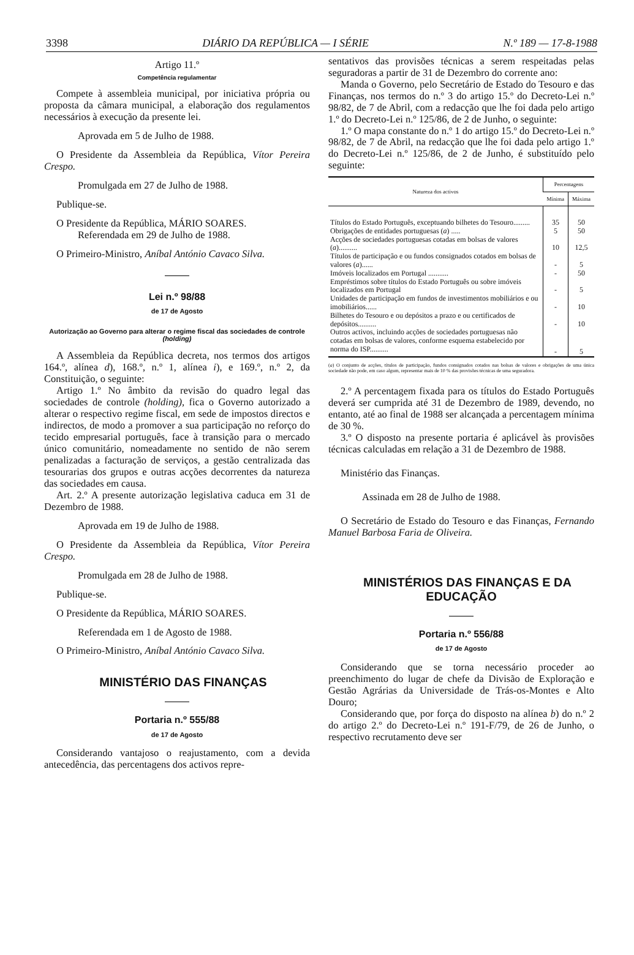3398 DIÁRIO DA REPÚBLICA — I SÉRIE N.º 189 — 17-8-1988
Artigo 11.º
Competência regulamentar
Compete à assembleia municipal, por iniciativa própria ou proposta da câmara municipal, a elaboração dos regulamentos necessários à execução da presente lei.
Aprovada em 5 de Julho de 1988.
O Presidente da Assembleia da República, Vítor Pereira Crespo.
Promulgada em 27 de Julho de 1988.
Publique-se.
O Presidente da República, MÁRIO SOARES.
Referendada em 29 de Julho de 1988.
O Primeiro-Ministro, Aníbal António Cavaco Silva.
Lei n.º 98/88
de 17 de Agosto
Autorização ao Governo para alterar o regime fiscal das sociedades de controle (holding)
A Assembleia da República decreta, nos termos dos artigos 164.º, alínea d), 168.º, n.º 1, alínea i), e 169.º, n.º 2, da Constituição, o seguinte:
Artigo 1.º No âmbito da revisão do quadro legal das sociedades de controle (holding), fica o Governo autorizado a alterar o respectivo regime fiscal, em sede de impostos directos e indirectos, de modo a promover a sua participação no reforço do tecido empresarial português, face à transição para o mercado único comunitário, nomeadamente no sentido de não serem penalizadas a facturação de serviços, a gestão centralizada das tesourarias dos grupos e outras acções decorrentes da natureza das sociedades em causa.
Art. 2.º A presente autorização legislativa caduca em 31 de Dezembro de 1988.
Aprovada em 19 de Julho de 1988.
O Presidente da Assembleia da República, Vítor Pereira Crespo.
Promulgada em 28 de Julho de 1988.
Publique-se.
O Presidente da República, MÁRIO SOARES.
Referendada em 1 de Agosto de 1988.
O Primeiro-Ministro, Aníbal António Cavaco Silva.
MINISTÉRIO DAS FINANÇAS
Portaria n.º 555/88
de 17 de Agosto
Considerando vantajoso o reajustamento, com a devida antecedência, das percentagens dos activos repre-
sentativos das provisões técnicas a serem respeitadas pelas seguradoras a partir de 31 de Dezembro do corrente ano:
Manda o Governo, pelo Secretário de Estado do Tesouro e das Finanças, nos termos do n.º 3 do artigo 15.º do Decreto-Lei n.º 98/82, de 7 de Abril, com a redacção que lhe foi dada pelo artigo 1.º do Decreto-Lei n.º 125/86, de 2 de Junho, o seguinte:
1.º O mapa constante do n.º 1 do artigo 15.º do Decreto-Lei n.º 98/82, de 7 de Abril, na redacção que lhe foi dada pelo artigo 1.º do Decreto-Lei n.º 125/86, de 2 de Junho, é substituído pelo seguinte:
| Natureza dos activos | Percentagens | |
| --- | --- | --- |
| | Mínima | Máxima |
| Títulos do Estado Português, exceptuando bilhetes do Tesouro......... | 35 | 50 |
| Obrigações de entidades portuguesas ( a ) ..... | 5 | 50 |
| Acções de sociedades portuguesas cotadas em bolsas de valores ( a ).......... | 10 | 12,5 |
| Títulos de participação e ou fundos consignados cotados em bolsas de valores ( a )...... | - | 5 |
| Imóveis localizados em Portugal ........... | - | 50 |
| Empréstimos sobre títulos do Estado Português ou sobre imóveis localizados em Portugal | - | 5 |
| Unidades de participação em fundos de investimentos mobiliários e ou imobiliários...... | - | 10 |
| Bilhetes do Tesouro e ou depósitos a prazo e ou certificados de depósitos.......... | - | 10 |
| Outros activos, incluindo acções de sociedades portuguesas não cotadas em bolsas de valores, conforme esquema estabelecido por norma do ISP.......... | - | 5 |
(a) O conjunto de acções, títulos de participação, fundos consignados cotados nas bolsas de valores e obrigações de uma única sociedade não pode, em caso algum, representar mais de 10 % das provisões técnicas de uma seguradora.
2.º A percentagem fixada para os títulos do Estado Português deverá ser cumprida até 31 de Dezembro de 1989, devendo, no entanto, até ao final de 1988 ser alcançada a percentagem mínima de 30 %.
3.º O disposto na presente portaria é aplicável às provisões técnicas calculadas em relação a 31 de Dezembro de 1988.
Ministério das Finanças.
Assinada em 28 de Julho de 1988.
O Secretário de Estado do Tesouro e das Finanças, Fernando Manuel Barbosa Faria de Oliveira.
MINISTÉRIOS DAS FINANÇAS E DA EDUCAÇÃO
Portaria n.º 556/88
de 17 de Agosto
Considerando que se torna necessário proceder ao preenchimento do lugar de chefe da Divisão de Exploração e Gestão Agrárias da Universidade de Trás-os-Montes e Alto Douro;
Considerando que, por força do disposto na alínea b) do n.º 2 do artigo 2.º do Decreto-Lei n.º 191-F/79, de 26 de Junho, o respectivo recrutamento deve ser